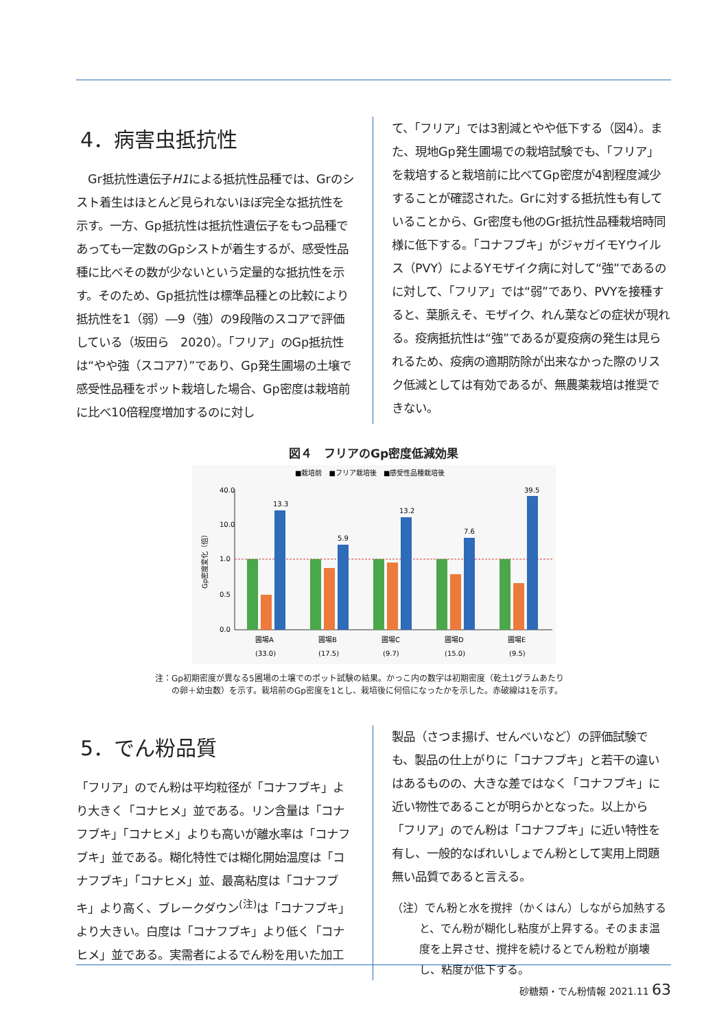4．病害虫抵抗性
　Gr抵抗性遺伝子H1による抵抗性品種では、Grのシスト着生はほとんど見られないほぼ完全な抵抗性を示す。一方、Gp抵抗性は抵抗性遺伝子をもつ品種であっても一定数のGpシストが着生するが、感受性品種に比べその数が少ないという定量的な抵抗性を示す。そのため、Gp抵抗性は標準品種との比較により抵抗性を1（弱）―9（強）の9段階のスコアで評価している（坂田ら　2020）。「フリア」のGp抵抗性は“やや強（スコア7）”であり、Gp発生圃場の土壌で感受性品種をポット栽培した場合、Gp密度は栽培前に比べ10倍程度増加するのに対し
て、「フリア」では3割減とやや低下する（図4）。また、現地Gp発生圃場での栽培試験でも、「フリア」を栽培すると栽培前に比べてGp密度が4割程度減少することが確認された。Grに対する抵抗性も有していることから、Gr密度も他のGr抵抗性品種栽培時同様に低下する。「コナフブキ」がジャガイモYウイルス（PVY）によるYモザイク病に対して“強”であるのに対して、「フリア」では“弱”であり、PVYを接種すると、葉脈えそ、モザイク、れん葉などの症状が現れる。疫病抵抗性は“強”であるが夏疫病の発生は見られるため、疫病の適期防除が出来なかった際のリスク低減としては有効であるが、無農薬栽培は推奨できない。
図４　フリアのGp密度低減効果
■栽培前　■フリア栽培後　■感受性品種栽培後
40.0
10.0
1.0
0.5
0.0
13.3
5.9
13.2
7.6
39.5
圃場A
圃場B
圃場C
圃場D
圃場E
(33.0)
(17.5)
(9.7)
(15.0)
(9.5)
Gp密度変化（倍）
注：Gp初期密度が異なる5圃場の土壌でのポット試験の結果。かっこ内の数字は初期密度（乾土1グラムあたり
　　の卵＋幼虫数）を示す。栽培前のGp密度を1とし、栽培後に何倍になったかを示した。赤破線は1を示す。
5．でん粉品質
「フリア」のでん粉は平均粒径が「コナフブキ」より大きく「コナヒメ」並である。リン含量は「コナフブキ」「コナヒメ」よりも高いが離水率は「コナフブキ」並である。糊化特性では糊化開始温度は「コナフブキ」「コナヒメ」並、最高粘度は「コナフブキ」より高く、ブレークダウン<sup>(注)</sup>は「コナフブキ」より大きい。白度は「コナフブキ」より低く「コナヒメ」並である。実需者によるでん粉を用いた加工
製品（さつま揚げ、せんべいなど）の評価試験でも、製品の仕上がりに「コナフブキ」と若干の違いはあるものの、大きな差ではなく「コナフブキ」に近い物性であることが明らかとなった。以上から「フリア」のでん粉は「コナフブキ」に近い特性を有し、一般的なばれいしょでん粉として実用上問題無い品質であると言える。
（注）でん粉と水を撹拌（かくはん）しながら加熱すると、でん粉が糊化し粘度が上昇する。そのまま温度を上昇させ、撹拌を続けるとでん粉粒が崩壊し、粘度が低下する。
砂糖類・でん粉情報 2021.11 63